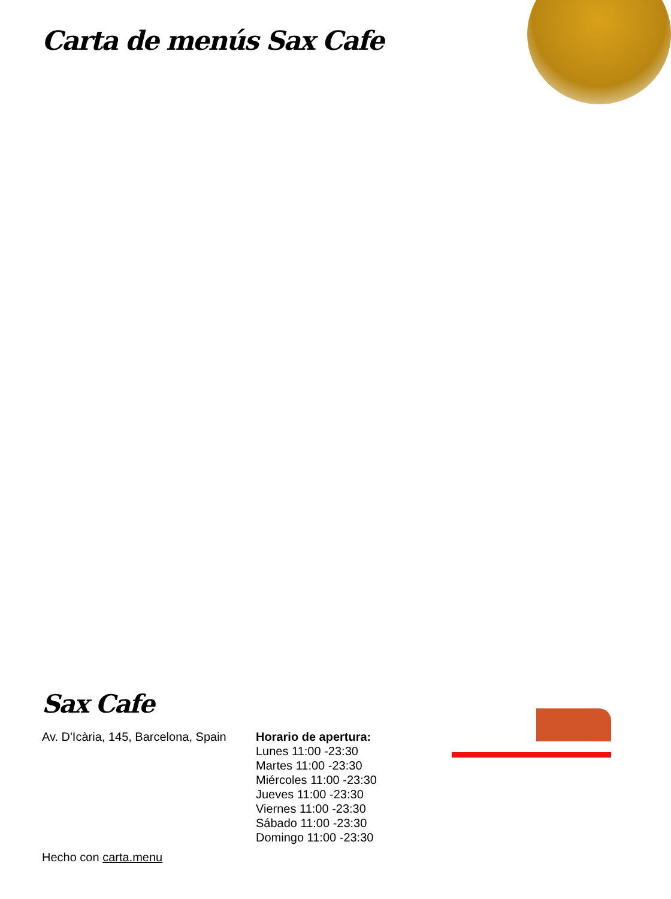Carta de menús Sax Cafe
Sax Cafe
Av. D'Icària, 145, Barcelona, Spain
Horario de apertura:
Lunes 11:00 -23:30
Martes 11:00 -23:30
Miércoles 11:00 -23:30
Jueves 11:00 -23:30
Viernes 11:00 -23:30
Sábado 11:00 -23:30
Domingo 11:00 -23:30
Hecho con carta.menu